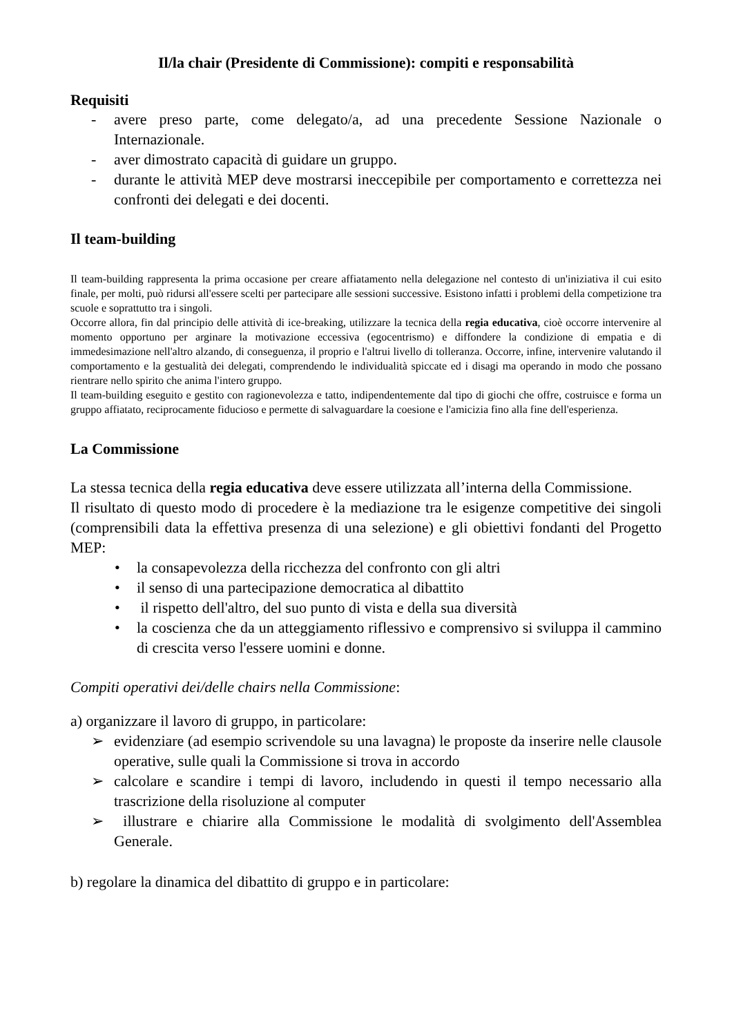Il/la chair (Presidente di Commissione): compiti e responsabilità
Requisiti
- avere preso parte, come delegato/a, ad una precedente Sessione Nazionale o Internazionale.
- aver dimostrato capacità di guidare un gruppo.
- durante le attività MEP deve mostrarsi ineccepibile per comportamento e correttezza nei confronti dei delegati e dei docenti.
Il team-building
Il team-building rappresenta la prima occasione per creare affiatamento nella delegazione nel contesto di un'iniziativa il cui esito finale, per molti, può ridursi all'essere scelti per partecipare alle sessioni successive. Esistono infatti i problemi della competizione tra scuole e soprattutto tra i singoli.
Occorre allora, fin dal principio delle attività di ice-breaking, utilizzare la tecnica della regia educativa, cioè occorre intervenire al momento opportuno per arginare la motivazione eccessiva (egocentrismo) e diffondere la condizione di empatia e di immedesimazione nell'altro alzando, di conseguenza, il proprio e l'altrui livello di tolleranza. Occorre, infine, intervenire valutando il comportamento e la gestualità dei delegati, comprendendo le individualità spiccate ed i disagi ma operando in modo che possano rientrare nello spirito che anima l'intero gruppo.
Il team-building eseguito e gestito con ragionevolezza e tatto, indipendentemente dal tipo di giochi che offre, costruisce e forma un gruppo affiatato, reciprocamente fiducioso e permette di salvaguardare la coesione e l'amicizia fino alla fine dell'esperienza.
La Commissione
La stessa tecnica della regia educativa deve essere utilizzata all’interna della Commissione.
Il risultato di questo modo di procedere è la mediazione tra le esigenze competitive dei singoli (comprensibili data la effettiva presenza di una selezione) e gli obiettivi fondanti del Progetto MEP:
• la consapevolezza della ricchezza del confronto con gli altri
• il senso di una partecipazione democratica al dibattito
• il rispetto dell'altro, del suo punto di vista e della sua diversità
• la coscienza che da un atteggiamento riflessivo e comprensivo si sviluppa il cammino di crescita verso l'essere uomini e donne.
Compiti operativi dei/delle chairs nella Commissione:
a) organizzare il lavoro di gruppo, in particolare:
➢ evidenziare (ad esempio scrivendole su una lavagna) le proposte da inserire nelle clausole operative, sulle quali la Commissione si trova in accordo
➢ calcolare e scandire i tempi di lavoro, includendo in questi il tempo necessario alla trascrizione della risoluzione al computer
➢ illustrare e chiarire alla Commissione le modalità di svolgimento dell'Assemblea Generale.
b) regolare la dinamica del dibattito di gruppo e in particolare: